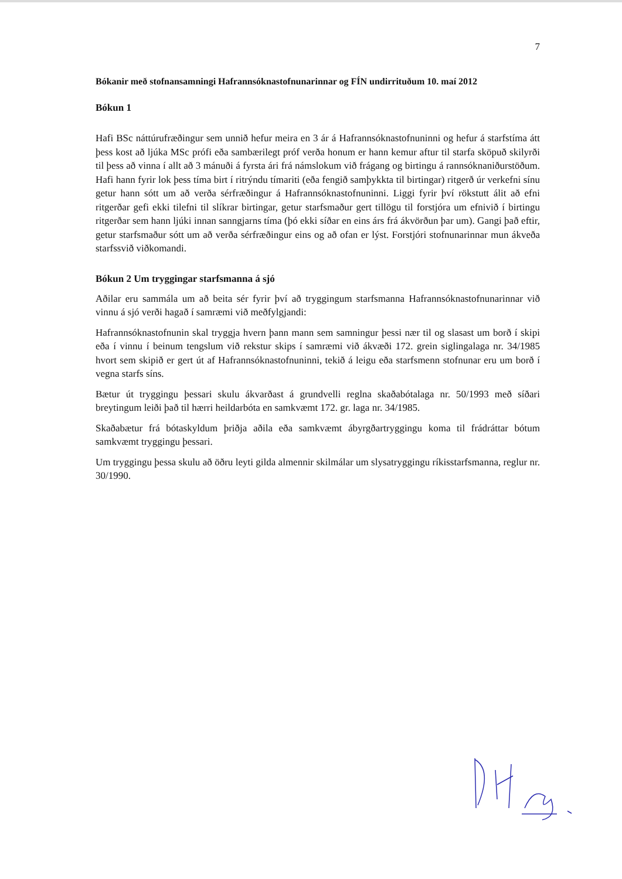7
Bókanir með stofnansamningi Hafrannsóknastofnunarinnar og FÍN undirrituðum 10. maí 2012
Bókun 1
Hafi BSc náttúrufræðingur sem unnið hefur meira en 3 ár á Hafrannsóknastofnuninni og hefur á starfstíma átt þess kost að ljúka MSc prófi eða sambærilegt próf verða honum er hann kemur aftur til starfa sköpuð skilyrði til þess að vinna í allt að 3 mánuði á fyrsta ári frá námslokum við frágang og birtingu á rannsóknaniðurstöðum. Hafi hann fyrir lok þess tíma birt í ritrýndu tímariti (eða fengið samþykkta til birtingar) ritgerð úr verkefni sínu getur hann sótt um að verða sérfræðingur á Hafrannsóknastofnuninni. Liggi fyrir því rökstutt álit að efni ritgerðar gefi ekki tilefni til slíkrar birtingar, getur starfsmaður gert tillögu til forstjóra um efnivið í birtingu ritgerðar sem hann ljúki innan sanngjarns tíma (þó ekki síðar en eins árs frá ákvörðun þar um). Gangi það eftir, getur starfsmaður sótt um að verða sérfræðingur eins og að ofan er lýst. Forstjóri stofnunarinnar mun ákveða starfssvið viðkomandi.
Bókun 2 Um tryggingar starfsmanna á sjó
Aðilar eru sammála um að beita sér fyrir því að tryggingum starfsmanna Hafrannsóknastofnunarinnar við vinnu á sjó verði hagað í samræmi við meðfylgjandi:
Hafrannsóknastofnunin skal tryggja hvern þann mann sem samningur þessi nær til og slasast um borð í skipi eða í vinnu í beinum tengslum við rekstur skips í samræmi við ákvæði 172. grein siglingalaga nr. 34/1985 hvort sem skipið er gert út af Hafrannsóknastofnuninni, tekið á leigu eða starfsmenn stofnunar eru um borð í vegna starfs síns.
Bætur út tryggingu þessari skulu ákvarðast á grundvelli reglna skaðabótalaga nr. 50/1993 með síðari breytingum leiði það til hærri heildarbóta en samkvæmt 172. gr. laga nr. 34/1985.
Skaðabætur frá bótaskyldum þriðja aðila eða samkvæmt ábyrgðartryggingu koma til frádráttar bótum samkvæmt tryggingu þessari.
Um tryggingu þessa skulu að öðru leyti gilda almennir skilmálar um slysatryggingu ríkisstarfsmanna, reglur nr. 30/1990.